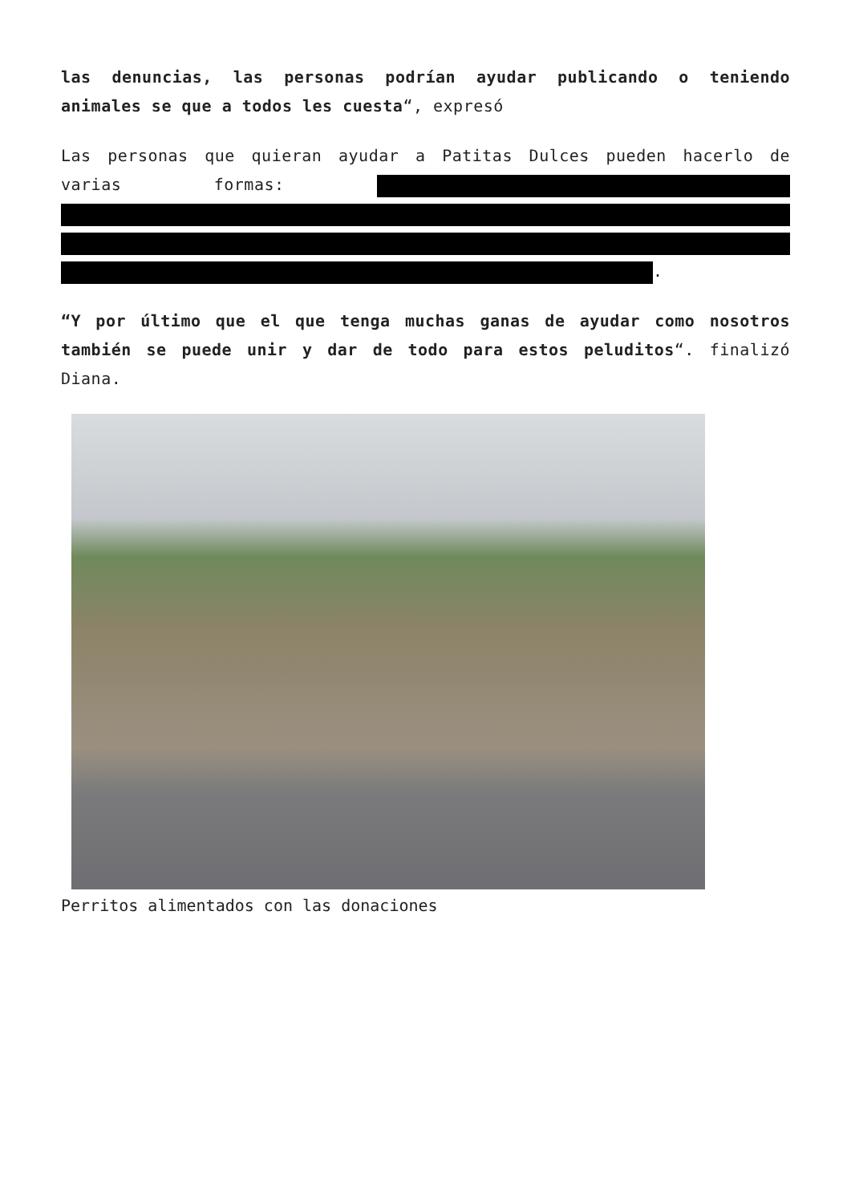las denuncias, las personas podrían ayudar publicando o teniendo animales se que a todos les cuesta“, expresó
Las personas que quieran ayudar a Patitas Dulces pueden hacerlo de varias formas: .
“Y por último que el que tenga muchas ganas de ayudar como nosotros también se puede unir y dar de todo para estos peluditos“. finalizó Diana.
Perritos alimentados con las donaciones